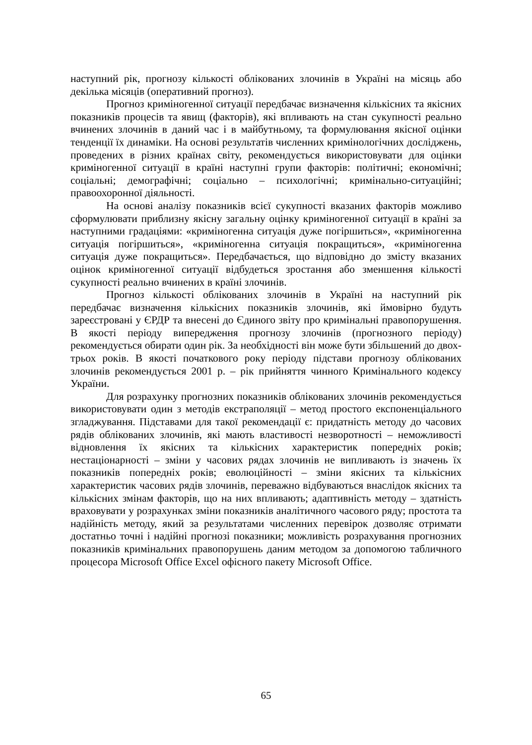наступний рік, прогнозу кількості облікованих злочинів в Україні на місяць або декілька місяців (оперативний прогноз).
Прогноз криміногенної ситуації передбачає визначення кількісних та якісних показників процесів та явищ (факторів), які впливають на стан сукупності реально вчинених злочинів в даний час і в майбутньому, та формулювання якісної оцінки тенденції їх динаміки. На основі результатів численних кримінологічних досліджень, проведених в різних країнах світу, рекомендується використовувати для оцінки криміногенної ситуації в країні наступні групи факторів: політичні; економічні; соціальні; демографічні; соціально – психологічні; кримінально-ситуаційні; правоохоронної діяльності.
На основі аналізу показників всієї сукупності вказаних факторів можливо сформулювати приблизну якісну загальну оцінку криміногенної ситуації в країні за наступними градаціями: «криміногенна ситуація дуже погіршиться», «криміногенна ситуація погіршиться», «криміногенна ситуація покращиться», «криміногенна ситуація дуже покращиться». Передбачається, що відповідно до змісту вказаних оцінок криміногенної ситуації відбудеться зростання або зменшення кількості сукупності реально вчинених в країні злочинів.
Прогноз кількості облікованих злочинів в Україні на наступний рік передбачає визначення кількісних показників злочинів, які ймовірно будуть зареєстровані у ЄРДР та внесені до Єдиного звіту про кримінальні правопорушення. В якості періоду випередження прогнозу злочинів (прогнозного періоду) рекомендується обирати один рік. За необхідності він може бути збільшений до двох-трьох років. В якості початкового року періоду підстави прогнозу облікованих злочинів рекомендується 2001 р. – рік прийняття чинного Кримінального кодексу України.
Для розрахунку прогнозних показників облікованих злочинів рекомендується використовувати один з методів екстраполяції – метод простого експоненціального згладжування. Підставами для такої рекомендації є: придатність методу до часових рядів облікованих злочинів, які мають властивості незворотності – неможливості відновлення їх якісних та кількісних характеристик попередніх років; нестаціонарності – зміни у часових рядах злочинів не випливають із значень їх показників попередніх років; еволюційності – зміни якісних та кількісних характеристик часових рядів злочинів, переважно відбуваються внаслідок якісних та кількісних змінам факторів, що на них впливають; адаптивність методу – здатність враховувати у розрахунках зміни показників аналітичного часового ряду; простота та надійність методу, який за результатами численних перевірок дозволяє отримати достатньо точні і надійні прогнозі показники; можливість розрахування прогнозних показників кримінальних правопорушень даним методом за допомогою табличного процесора Microsoft Office Excel офісного пакету Microsoft Office.
65